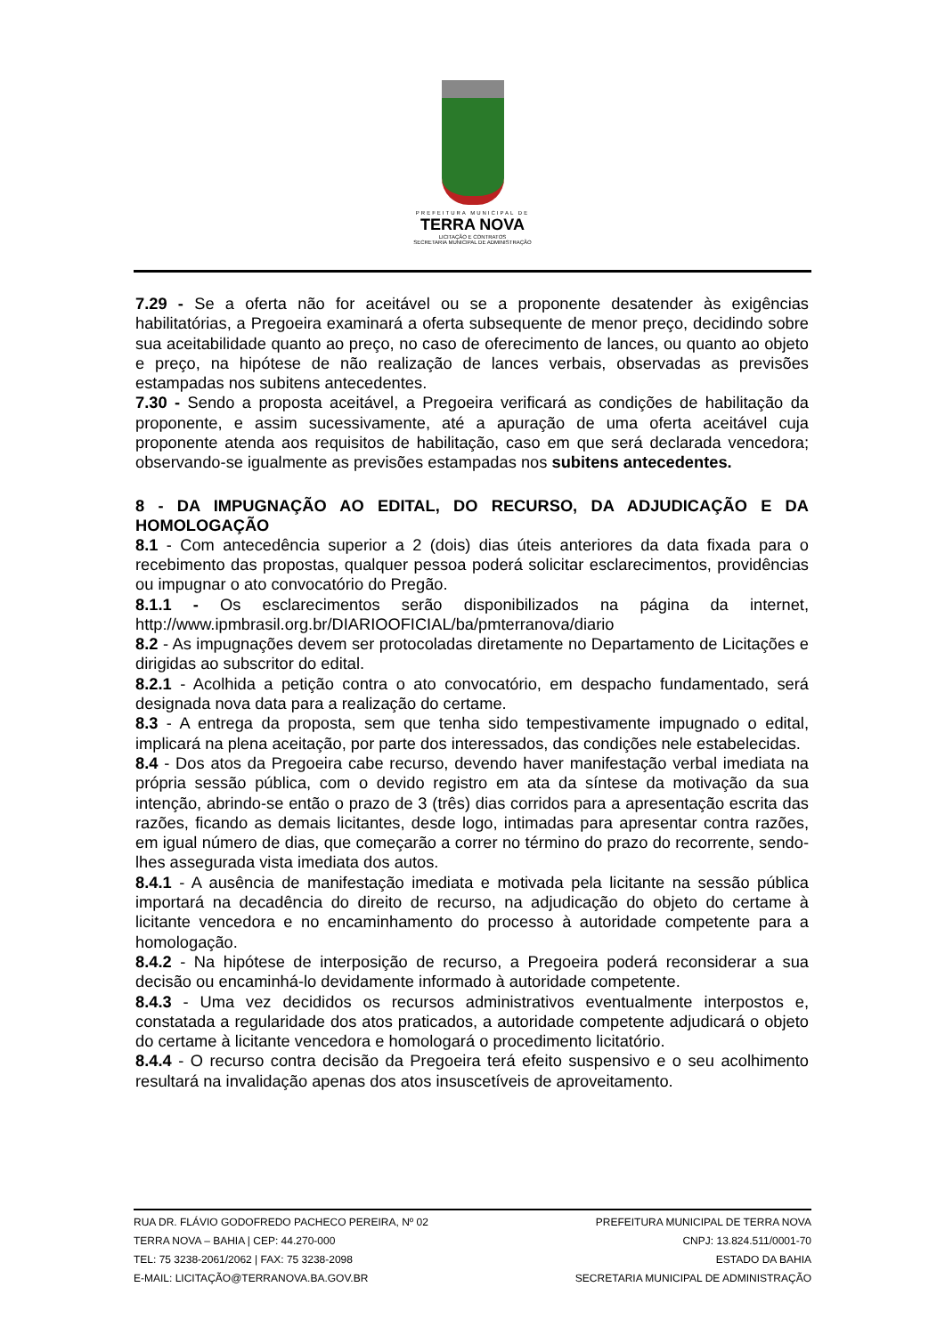PREFEITURA MUNICIPAL DE
TERRA NOVA
LICITAÇÃO E CONTRATOS
SECRETARIA MUNICIPAL DE ADMINISTRAÇÃO
7.29 - Se a oferta não for aceitável ou se a proponente desatender às exigências habilitatórias, a Pregoeira examinará a oferta subsequente de menor preço, decidindo sobre sua aceitabilidade quanto ao preço, no caso de oferecimento de lances, ou quanto ao objeto e preço, na hipótese de não realização de lances verbais, observadas as previsões estampadas nos subitens antecedentes.
7.30 - Sendo a proposta aceitável, a Pregoeira verificará as condições de habilitação da proponente, e assim sucessivamente, até a apuração de uma oferta aceitável cuja proponente atenda aos requisitos de habilitação, caso em que será declarada vencedora; observando-se igualmente as previsões estampadas nos subitens antecedentes.
8 - DA IMPUGNAÇÃO AO EDITAL, DO RECURSO, DA ADJUDICAÇÃO E DA HOMOLOGAÇÃO
8.1 - Com antecedência superior a 2 (dois) dias úteis anteriores da data fixada para o recebimento das propostas, qualquer pessoa poderá solicitar esclarecimentos, providências ou impugnar o ato convocatório do Pregão.
8.1.1 - Os esclarecimentos serão disponibilizados na página da internet, http://www.ipmbrasil.org.br/DIARIOOFICIAL/ba/pmterranova/diario
8.2 - As impugnações devem ser protocoladas diretamente no Departamento de Licitações e dirigidas ao subscritor do edital.
8.2.1 - Acolhida a petição contra o ato convocatório, em despacho fundamentado, será designada nova data para a realização do certame.
8.3 - A entrega da proposta, sem que tenha sido tempestivamente impugnado o edital, implicará na plena aceitação, por parte dos interessados, das condições nele estabelecidas.
8.4 - Dos atos da Pregoeira cabe recurso, devendo haver manifestação verbal imediata na própria sessão pública, com o devido registro em ata da síntese da motivação da sua intenção, abrindo-se então o prazo de 3 (três) dias corridos para a apresentação escrita das razões, ficando as demais licitantes, desde logo, intimadas para apresentar contra razões, em igual número de dias, que começarão a correr no término do prazo do recorrente, sendo-lhes assegurada vista imediata dos autos.
8.4.1 - A ausência de manifestação imediata e motivada pela licitante na sessão pública importará na decadência do direito de recurso, na adjudicação do objeto do certame à licitante vencedora e no encaminhamento do processo à autoridade competente para a homologação.
8.4.2 - Na hipótese de interposição de recurso, a Pregoeira poderá reconsiderar a sua decisão ou encaminhá-lo devidamente informado à autoridade competente.
8.4.3 - Uma vez decididos os recursos administrativos eventualmente interpostos e, constatada a regularidade dos atos praticados, a autoridade competente adjudicará o objeto do certame à licitante vencedora e homologará o procedimento licitatório.
8.4.4 - O recurso contra decisão da Pregoeira terá efeito suspensivo e o seu acolhimento resultará na invalidação apenas dos atos insuscetíveis de aproveitamento.
RUA DR. FLÁVIO GODOFREDO PACHECO PEREIRA, Nº 02
TERRA NOVA – BAHIA | CEP: 44.270-000
TEL: 75 3238-2061/2062 | FAX: 75 3238-2098
E-MAIL: LICITAÇÃO@TERRANOVA.BA.GOV.BR
PREFEITURA MUNICIPAL DE TERRA NOVA
CNPJ: 13.824.511/0001-70
ESTADO DA BAHIA
SECRETARIA MUNICIPAL DE ADMINISTRAÇÃO